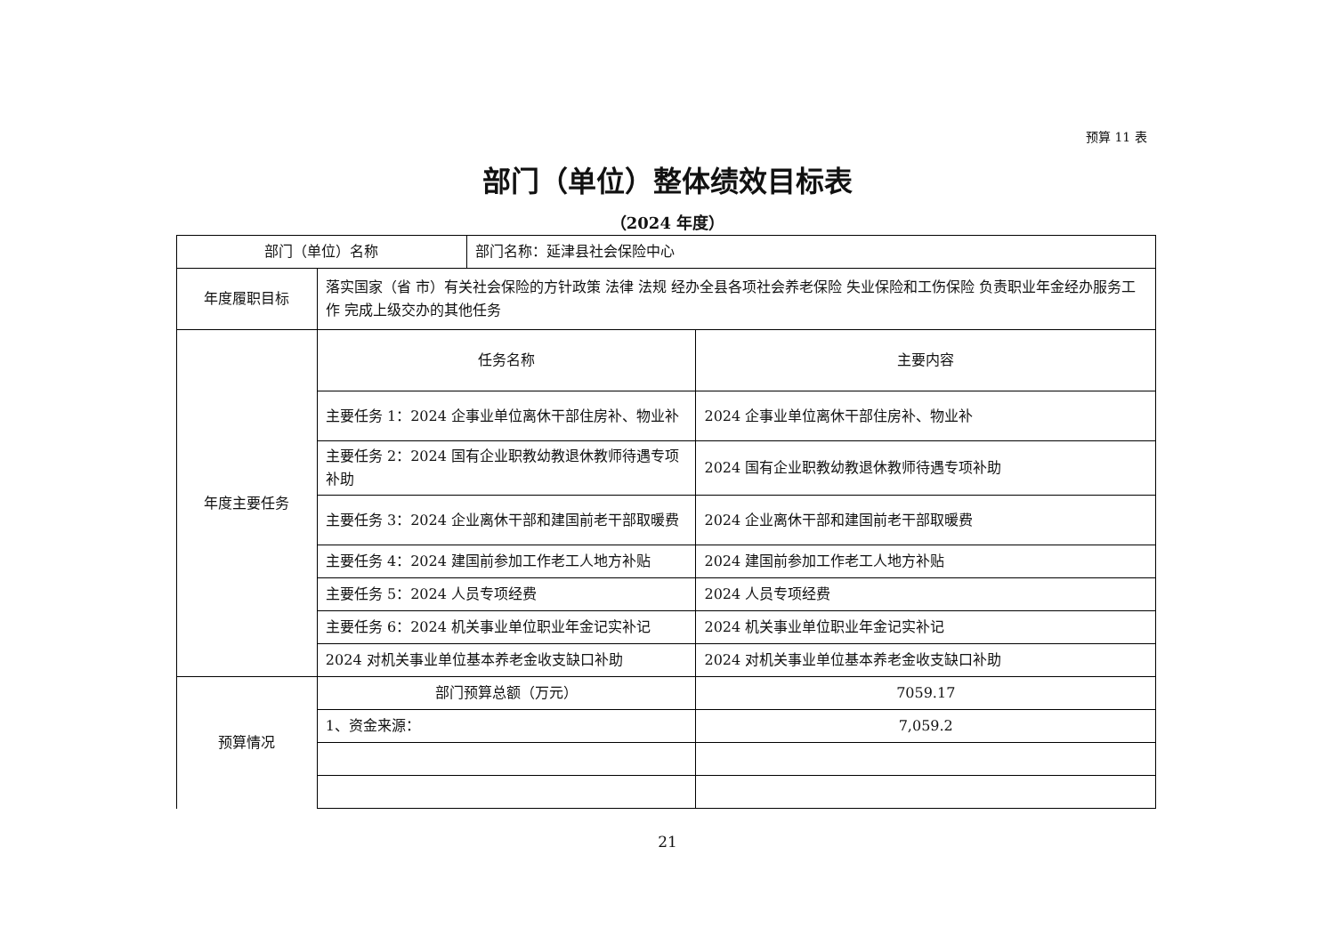预算 11 表
部门（单位）整体绩效目标表
（2024 年度）
| 部门（单位）名称 | | 部门名称：延津县社会保险中心 | |
| 年度履职目标 | 落实国家（省 市）有关社会保险的方针政策 法律 法规 经办全县各项社会养老保险 失业保险和工伤保险 负责职业年金经办服务工作 完成上级交办的其他任务 | | |
| 年度主要任务 | 任务名称 | | 主要内容 |
| | 主要任务 1：2024 企事业单位离休干部住房补、物业补 | | 2024 企事业单位离休干部住房补、物业补 |
| | 主要任务 2：2024 国有企业职教幼教退休教师待遇专项补助 | | 2024 国有企业职教幼教退休教师待遇专项补助 |
| | 主要任务 3：2024 企业离休干部和建国前老干部取暖费 | | 2024 企业离休干部和建国前老干部取暖费 |
| | 主要任务 4：2024 建国前参加工作老工人地方补贴 | | 2024 建国前参加工作老工人地方补贴 |
| | 主要任务 5：2024 人员专项经费 | | 2024 人员专项经费 |
| | 主要任务 6：2024 机关事业单位职业年金记实补记 | | 2024 机关事业单位职业年金记实补记 |
| | 2024 对机关事业单位基本养老金收支缺口补助 | | 2024 对机关事业单位基本养老金收支缺口补助 |
| 预算情况 | 部门预算总额（万元） | | 7059.17 |
| | 1、资金来源： | | 7,059.2 |
21